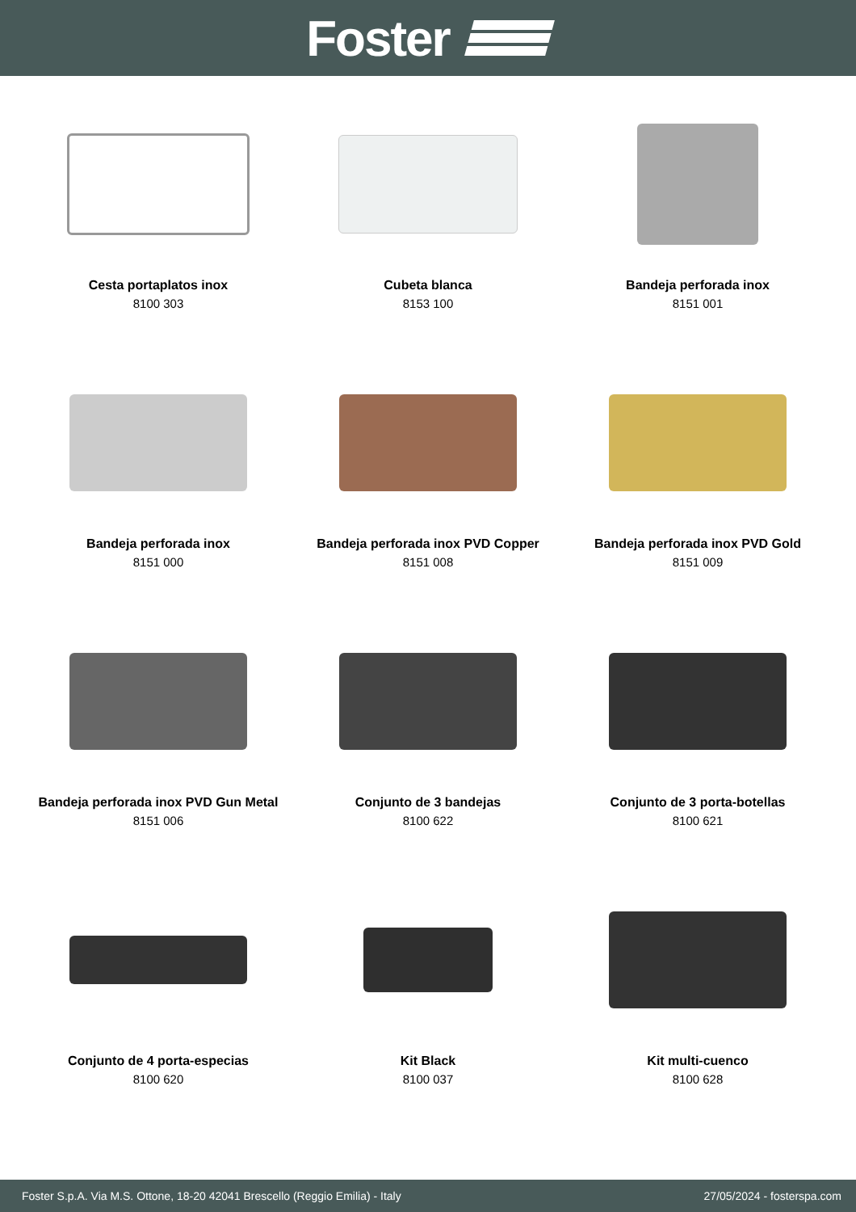Foster
Cesta portaplatos inox
8100 303
Cubeta blanca
8153 100
Bandeja perforada inox
8151 001
Bandeja perforada inox
8151 000
Bandeja perforada inox PVD Copper
8151 008
Bandeja perforada inox PVD Gold
8151 009
Bandeja perforada inox PVD Gun Metal
8151 006
Conjunto de 3 bandejas
8100 622
Conjunto de 3 porta-botellas
8100 621
Conjunto de 4 porta-especias
8100 620
Kit Black
8100 037
Kit multi-cuenco
8100 628
Foster S.p.A. Via M.S. Ottone, 18-20 42041 Brescello (Reggio Emilia) - Italy 27/05/2024 - fosterspa.com